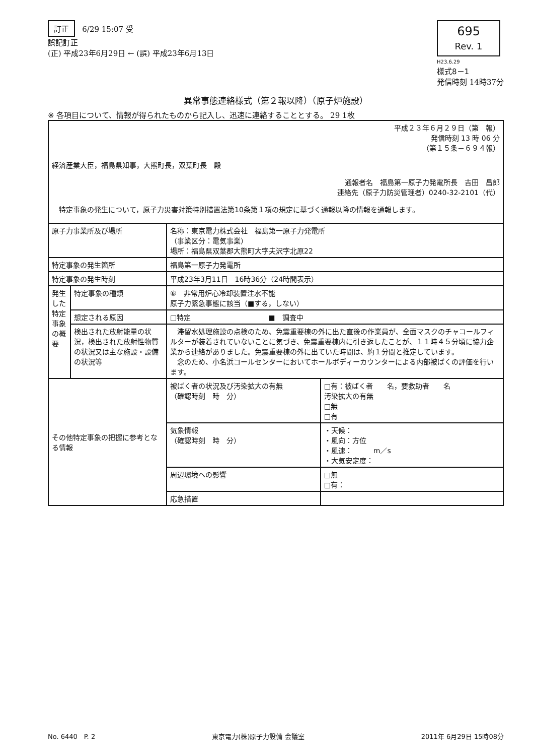訂正 6/29 15:07 受
誤記訂正
(正) 平成23年6月29日 ← (誤) 平成23年6月13日
695
Rev. 1
H23.6.29
様式8－1
発信時刻 14時37分
異常事態連絡様式（第２報以降）（原子炉施設）
※ 各項目について、情報が得られたものから記入し、迅速に連絡することとする。 29 1枚
| 平成２３年６月２９日（第 報） 発信時刻 13 時 06 分 （第１５条－６９４報） 経済産業大臣，福島県知事，大熊町長，双葉町長 殿 通報者名 福島第一原子力発電所長 吉田 昌郎 連絡先（原子力防災管理者）0240-32-2101（代） 特定事象の発生について，原子力災害対策特別措置法第10条第１項の規定に基づく通報以降の情報を通報します。 | | | |
| 原子力事業所及び場所 | | 名称：東京電力株式会社 福島第一原子力発電所 （事業区分：電気事業） 場所：福島県双葉郡大熊町大字夫沢字北原22 | |
| 特定事象の発生箇所 | | 福島第一原子力発電所 | |
| 特定事象の発生時刻 | | 平成23年3月11日 16時36分（24時間表示） | |
| 発生した特定事象の概要 | 特定事象の種類 | ⑥ 非常用炉心冷却装置注水不能 原子力緊急事態に該当（■する，しない） | |
| | 想定される原因 | □特定 ■ 調査中 | |
| | 検出された放射能量の状況，検出された放射性物質の状況又は主な施設・設備の状況等 | 滞留水処理施設の点検のため、免震重要棟の外に出た直後の作業員が、全面マスクのチャコールフィルターが装着されていないことに気づき、免震重要棟内に引き返したことが、１１時４５分頃に協力企業から連絡がありました。免震重要棟の外に出ていた時間は、約１分間と推定しています。 念のため、小名浜コールセンターにおいてホールボディーカウンターによる内部被ばくの評価を行います。 | |
| その他特定事象の把握に参考となる情報 | | 被ばく者の状況及び汚染拡大の有無 （確認時刻 時 分） | □有：被ばく者 名，要救助者 名 汚染拡大の有無 □無 □有 |
| | | 気象情報 （確認時刻 時 分） | ・天候： ・風向：方位 ・風速： m／s ・大気安定度： |
| | | 周辺環境への影響 | □無 □有： |
| | | 応急措置 | |
No. 6440　P. 2 東京電力(株)原子力設備 会議室 2011年 6月29日 15時08分